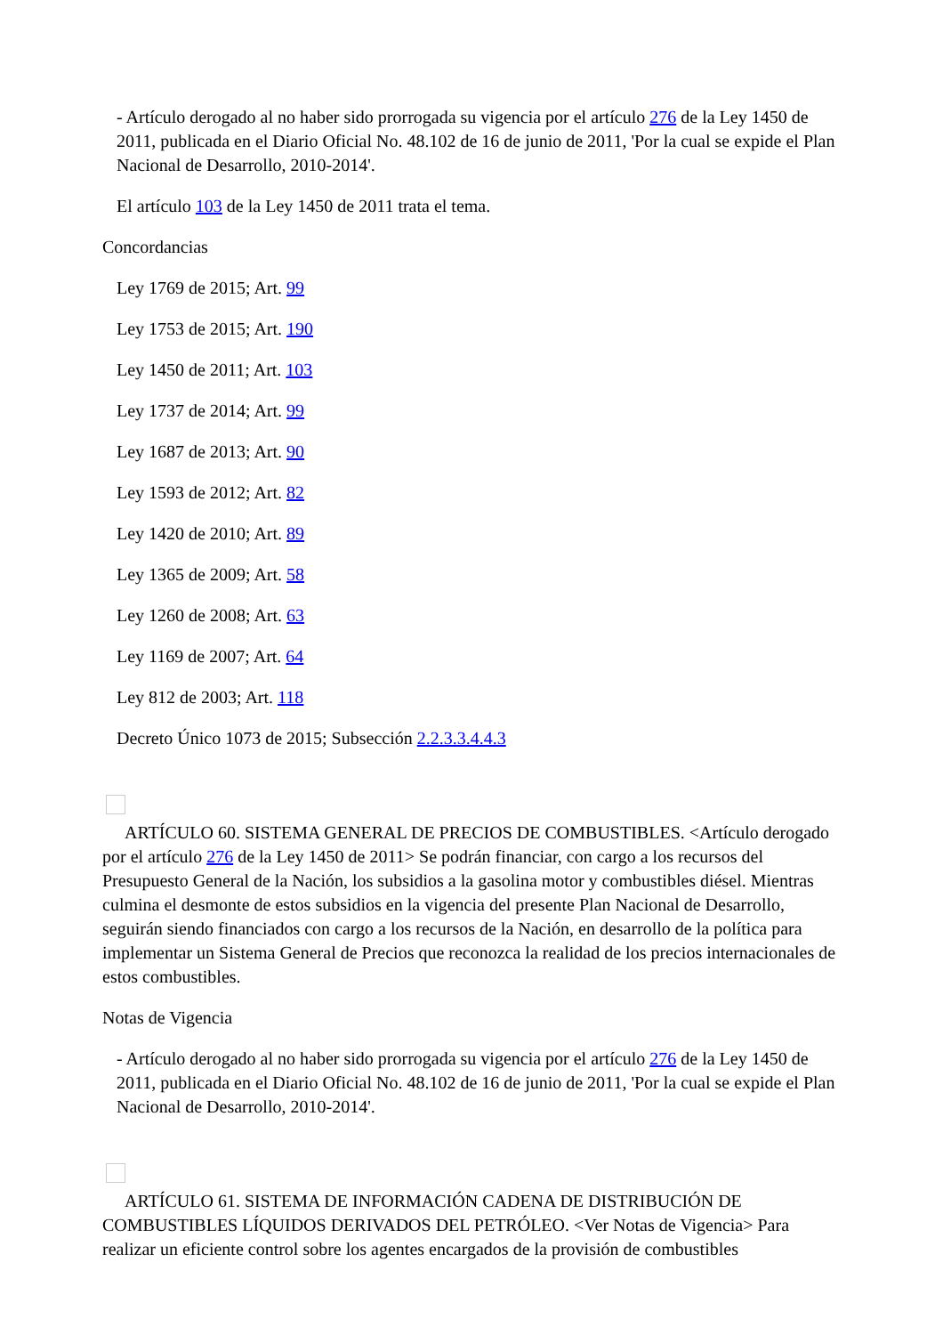- Artículo derogado al no haber sido prorrogada su vigencia por el artículo 276 de la Ley 1450 de 2011, publicada en el Diario Oficial No. 48.102 de 16 de junio de 2011, 'Por la cual se expide el Plan Nacional de Desarrollo, 2010-2014'.
El artículo 103 de la Ley 1450 de 2011 trata el tema.
Concordancias
Ley 1769 de 2015; Art. 99
Ley 1753 de 2015; Art. 190
Ley 1450 de 2011; Art. 103
Ley 1737 de 2014; Art. 99
Ley 1687 de 2013; Art. 90
Ley 1593 de 2012; Art. 82
Ley 1420 de 2010; Art. 89
Ley 1365 de 2009; Art. 58
Ley 1260 de 2008; Art. 63
Ley 1169 de 2007; Art. 64
Ley 812 de 2003; Art. 118
Decreto Único 1073 de 2015; Subsección 2.2.3.3.4.4.3
ARTÍCULO 60. SISTEMA GENERAL DE PRECIOS DE COMBUSTIBLES. <Artículo derogado por el artículo 276 de la Ley 1450 de 2011> Se podrán financiar, con cargo a los recursos del Presupuesto General de la Nación, los subsidios a la gasolina motor y combustibles diésel. Mientras culmina el desmonte de estos subsidios en la vigencia del presente Plan Nacional de Desarrollo, seguirán siendo financiados con cargo a los recursos de la Nación, en desarrollo de la política para implementar un Sistema General de Precios que reconozca la realidad de los precios internacionales de estos combustibles.
Notas de Vigencia
- Artículo derogado al no haber sido prorrogada su vigencia por el artículo 276 de la Ley 1450 de 2011, publicada en el Diario Oficial No. 48.102 de 16 de junio de 2011, 'Por la cual se expide el Plan Nacional de Desarrollo, 2010-2014'.
ARTÍCULO 61. SISTEMA DE INFORMACIÓN CADENA DE DISTRIBUCIÓN DE COMBUSTIBLES LÍQUIDOS DERIVADOS DEL PETRÓLEO. <Ver Notas de Vigencia> Para realizar un eficiente control sobre los agentes encargados de la provisión de combustibles